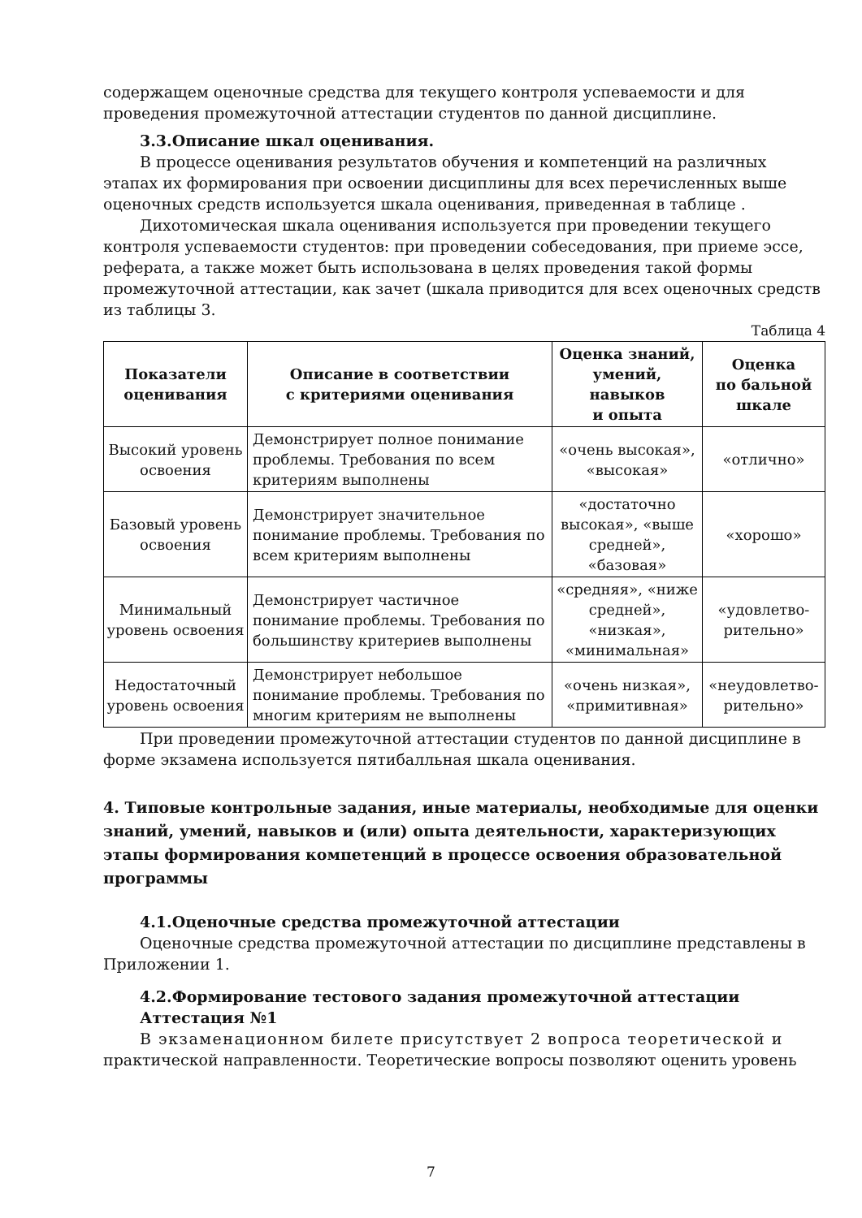содержащем оценочные средства для текущего контроля успеваемости и для проведения промежуточной аттестации студентов по данной дисциплине.
3.3.Описание шкал оценивания.
В процессе оценивания результатов обучения и компетенций на различных этапах их формирования при освоении дисциплины для всех перечисленных выше оценочных средств используется шкала оценивания, приведенная в таблице .
Дихотомическая шкала оценивания используется при проведении текущего контроля успеваемости студентов: при проведении собеседования, при приеме эссе, реферата, а также может быть использована в целях проведения такой формы промежуточной аттестации, как зачет (шкала приводится для всех оценочных средств из таблицы 3.
Таблица 4
| Показатели оценивания | Описание в соответствии с критериями оценивания | Оценка знаний, умений, навыков и опыта | Оценка по бальной шкале |
| --- | --- | --- | --- |
| Высокий уровень освоения | Демонстрирует полное понимание проблемы. Требования по всем критериям выполнены | «очень высокая», «высокая» | «отлично» |
| Базовый уровень освоения | Демонстрирует значительное понимание проблемы. Требования по всем критериям выполнены | «достаточно высокая», «выше средней», «базовая» | «хорошо» |
| Минимальный уровень освоения | Демонстрирует частичное понимание проблемы. Требования по большинству критериев выполнены | «средняя», «ниже средней», «низкая», «минимальная» | «удовлетво-рительно» |
| Недостаточный уровень освоения | Демонстрирует небольшое понимание проблемы. Требования по многим критериям не выполнены | «очень низкая», «примитивная» | «неудовлетво-рительно» |
При проведении промежуточной аттестации студентов по данной дисциплине в форме экзамена используется пятибалльная шкала оценивания.
4. Типовые контрольные задания, иные материалы, необходимые для оценки знаний, умений, навыков и (или) опыта деятельности, характеризующих этапы формирования компетенций в процессе освоения образовательной программы
4.1.Оценочные средства промежуточной аттестации
Оценочные средства промежуточной аттестации по дисциплине представлены в Приложении 1.
4.2.Формирование тестового задания промежуточной аттестации
Аттестация №1
В экзаменационном билете присутствует 2 вопроса теоретической и
практической направленности. Теоретические вопросы позволяют оценить уровень
7